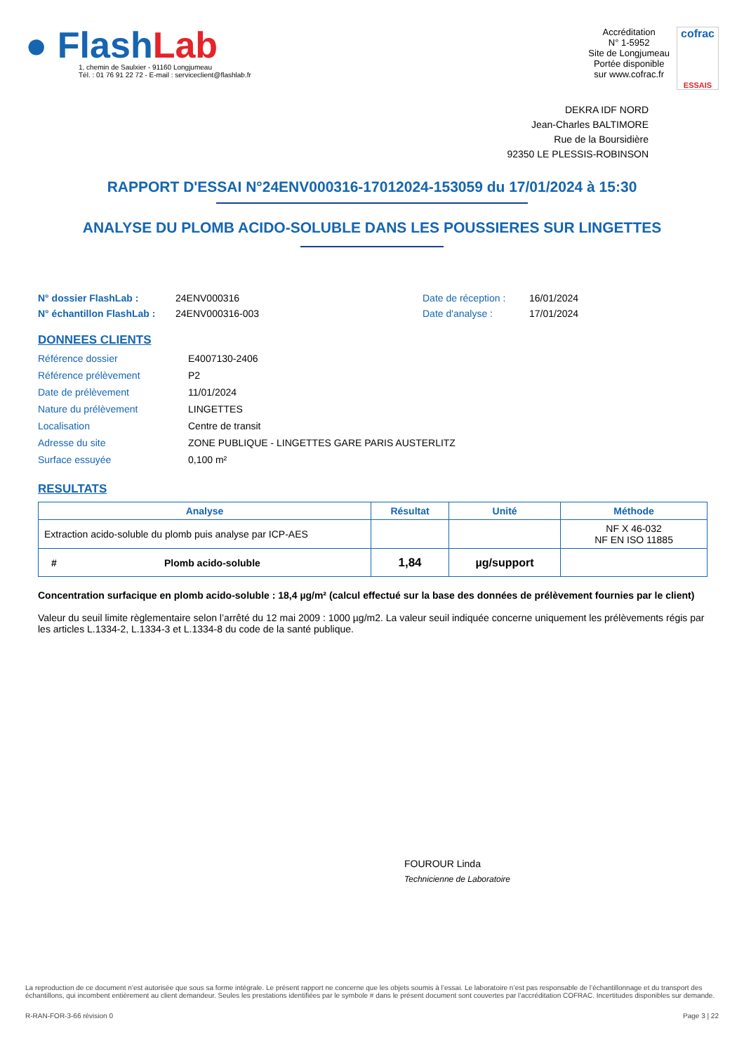● FlashLab
1, chemin de Saulxier - 91160 Longjumeau
Tél. : 01 76 91 22 72 - E-mail : serviceclient@flashlab.fr
Accréditation
N° 1-5952
Site de Longjumeau
Portée disponible
sur www.cofrac.fr
cofrac
ESSAIS
DEKRA IDF NORD
Jean-Charles BALTIMORE
Rue de la Boursidière
92350 LE PLESSIS-ROBINSON
RAPPORT D'ESSAI N°24ENV000316-17012024-153059 du 17/01/2024 à 15:30
ANALYSE DU PLOMB ACIDO-SOLUBLE DANS LES POUSSIERES SUR LINGETTES
N° dossier FlashLab : 24ENV000316 Date de réception : 16/01/2024 N° échantillon FlashLab : 24ENV000316-003 Date d'analyse : 17/01/2024
DONNEES CLIENTS
Référence dossier E4007130-2406 Référence prélèvement P2 Date de prélèvement 11/01/2024 Nature du prélèvement LINGETTES Localisation Centre de transit Adresse du site ZONE PUBLIQUE - LINGETTES GARE PARIS AUSTERLITZ Surface essuyée 0,100 m²
RESULTATS
| Analyse | Résultat | Unité | Méthode |
| --- | --- | --- | --- |
| Extraction acido-soluble du plomb puis analyse par ICP-AES | | | NF X 46-032 NF EN ISO 11885 |
| # Plomb acido-soluble | 1,84 | µg/support | |
Concentration surfacique en plomb acido-soluble : 18,4 µg/m² (calcul effectué sur la base des données de prélèvement fournies par le client)
Valeur du seuil limite règlementaire selon l’arrêté du 12 mai 2009 : 1000 µg/m2. La valeur seuil indiquée concerne uniquement les prélèvements régis par les articles L.1334-2, L.1334-3 et L.1334-8 du code de la santé publique.
FOUROUR Linda
Technicienne de Laboratoire
La reproduction de ce document n’est autorisée que sous sa forme intégrale. Le présent rapport ne concerne que les objets soumis à l’essai. Le laboratoire n’est pas responsable de l’échantillonnage et du transport des échantillons, qui incombent entièrement au client demandeur. Seules les prestations identifiées par le symbole # dans le présent document sont couvertes par l’accréditation COFRAC. Incertitudes disponibles sur demande.
R-RAN-FOR-3-66 révision 0 Page 3 | 22